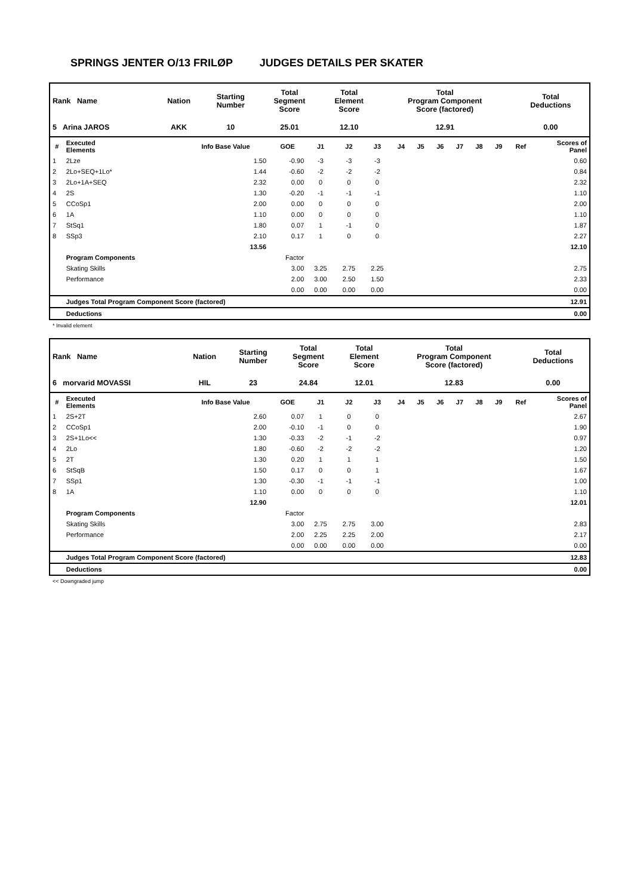SPRINGS JENTER O/13 FRILØP JUDGES DETAILS PER SKATER
| Rank Name | Nation | Starting Number | Total Segment Score | Total Element Score | Total Program Component Score (factored) | Total Deductions |
| --- | --- | --- | --- | --- | --- | --- |
| 5 Arina JAROS | AKK | 10 | 25.01 | 12.10 | 12.91 | 0.00 |
| # | Executed Elements | Info Base Value | GOE | J1 | J2 | J3 | J4 | J5 | J6 | J7 | J8 | J9 | Ref | Scores of Panel |
| --- | --- | --- | --- | --- | --- | --- | --- | --- | --- | --- | --- | --- | --- | --- |
| 1 | 2Lze | 1.50 | -0.90 | -3 | -3 | -3 | | | | | | | | 0.60 |
| 2 | 2Lo+SEQ+1Lo* | 1.44 | -0.60 | -2 | -2 | -2 | | | | | | | | 0.84 |
| 3 | 2Lo+1A+SEQ | 2.32 | 0.00 | 0 | 0 | 0 | | | | | | | | 2.32 |
| 4 | 2S | 1.30 | -0.20 | -1 | -1 | -1 | | | | | | | | 1.10 |
| 5 | CCoSp1 | 2.00 | 0.00 | 0 | 0 | 0 | | | | | | | | 2.00 |
| 6 | 1A | 1.10 | 0.00 | 0 | 0 | 0 | | | | | | | | 1.10 |
| 7 | StSq1 | 1.80 | 0.07 | 1 | -1 | 0 | | | | | | | | 1.87 |
| 8 | SSp3 | 2.10 | 0.17 | 1 | 0 | 0 | | | | | | | | 2.27 |
| | | 13.56 | | | | | | | | | | | | 12.10 |
| | Program Components | | Factor | | | | | | | | | | | |
| | Skating Skills | | 3.00 | 3.25 | 2.75 | 2.25 | | | | | | | | 2.75 |
| | Performance | | 2.00 | 3.00 | 2.50 | 1.50 | | | | | | | | 2.33 |
| | | | 0.00 | 0.00 | 0.00 | 0.00 | | | | | | | | 0.00 |
| | Judges Total Program Component Score (factored) | | | | | | | | | | | | | 12.91 |
| | Deductions | | | | | | | | | | | | | 0.00 |
* Invalid element
| Rank Name | Nation | Starting Number | Total Segment Score | Total Element Score | Total Program Component Score (factored) | Total Deductions |
| --- | --- | --- | --- | --- | --- | --- |
| 6 morvarid MOVASSI | HIL | 23 | 24.84 | 12.01 | 12.83 | 0.00 |
| # | Executed Elements | Info Base Value | GOE | J1 | J2 | J3 | J4 | J5 | J6 | J7 | J8 | J9 | Ref | Scores of Panel |
| --- | --- | --- | --- | --- | --- | --- | --- | --- | --- | --- | --- | --- | --- | --- |
| 1 | 2S+2T | 2.60 | 0.07 | 1 | 0 | 0 | | | | | | | | 2.67 |
| 2 | CCoSp1 | 2.00 | -0.10 | -1 | 0 | 0 | | | | | | | | 1.90 |
| 3 | 2S+1Lo<< | 1.30 | -0.33 | -2 | -1 | -2 | | | | | | | | 0.97 |
| 4 | 2Lo | 1.80 | -0.60 | -2 | -2 | -2 | | | | | | | | 1.20 |
| 5 | 2T | 1.30 | 0.20 | 1 | 1 | 1 | | | | | | | | 1.50 |
| 6 | StSqB | 1.50 | 0.17 | 0 | 0 | 1 | | | | | | | | 1.67 |
| 7 | SSp1 | 1.30 | -0.30 | -1 | -1 | -1 | | | | | | | | 1.00 |
| 8 | 1A | 1.10 | 0.00 | 0 | 0 | 0 | | | | | | | | 1.10 |
| | | 12.90 | | | | | | | | | | | | 12.01 |
| | Program Components | | Factor | | | | | | | | | | | |
| | Skating Skills | | 3.00 | 2.75 | 2.75 | 3.00 | | | | | | | | 2.83 |
| | Performance | | 2.00 | 2.25 | 2.25 | 2.00 | | | | | | | | 2.17 |
| | | | 0.00 | 0.00 | 0.00 | 0.00 | | | | | | | | 0.00 |
| | Judges Total Program Component Score (factored) | | | | | | | | | | | | | 12.83 |
| | Deductions | | | | | | | | | | | | | 0.00 |
<< Downgraded jump